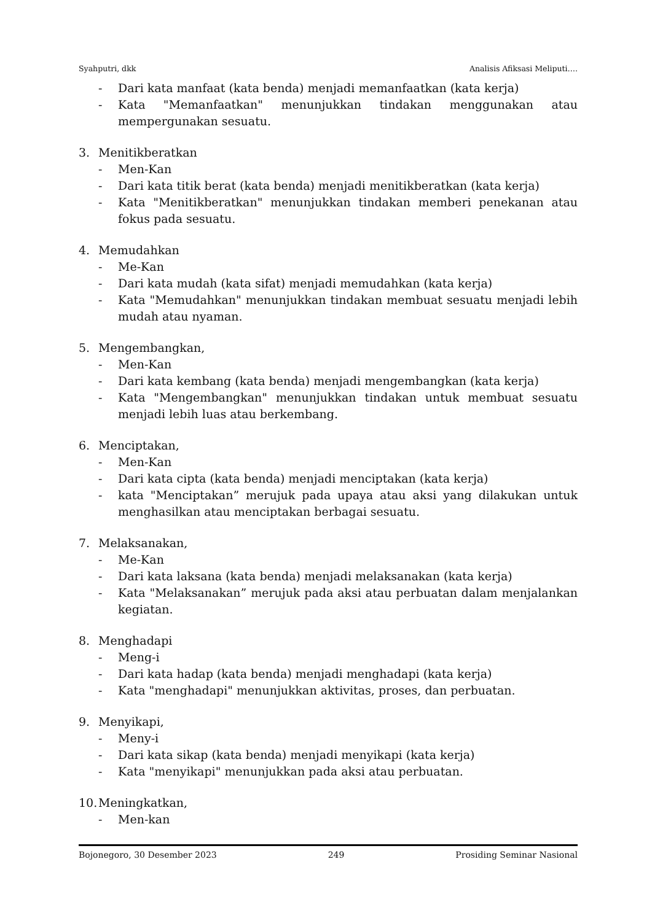Syahputri, dkk Analisis Afiksasi Meliputi….
- Dari kata manfaat (kata benda) menjadi memanfaatkan (kata kerja)
- Kata "Memanfaatkan" menunjukkan tindakan menggunakan atau mempergunakan sesuatu.
3. Menitikberatkan
- Men-Kan
- Dari kata titik berat (kata benda) menjadi menitikberatkan (kata kerja)
- Kata "Menitikberatkan" menunjukkan tindakan memberi penekanan atau fokus pada sesuatu.
4. Memudahkan
- Me-Kan
- Dari kata mudah (kata sifat) menjadi memudahkan (kata kerja)
- Kata "Memudahkan" menunjukkan tindakan membuat sesuatu menjadi lebih mudah atau nyaman.
5. Mengembangkan,
- Men-Kan
- Dari kata kembang (kata benda) menjadi mengembangkan (kata kerja)
- Kata "Mengembangkan" menunjukkan tindakan untuk membuat sesuatu menjadi lebih luas atau berkembang.
6. Menciptakan,
- Men-Kan
- Dari kata cipta (kata benda) menjadi menciptakan (kata kerja)
- kata "Menciptakan” merujuk pada upaya atau aksi yang dilakukan untuk menghasilkan atau menciptakan berbagai sesuatu.
7. Melaksanakan,
- Me-Kan
- Dari kata laksana (kata benda) menjadi melaksanakan (kata kerja)
- Kata "Melaksanakan” merujuk pada aksi atau perbuatan dalam menjalankan kegiatan.
8. Menghadapi
- Meng-i
- Dari kata hadap (kata benda) menjadi menghadapi (kata kerja)
- Kata "menghadapi" menunjukkan aktivitas, proses, dan perbuatan.
9. Menyikapi,
- Meny-i
- Dari kata sikap (kata benda) menjadi menyikapi (kata kerja)
- Kata "menyikapi" menunjukkan pada aksi atau perbuatan.
10. Meningkatkan,
- Men-kan
Bojonegoro, 30 Desember 2023 249 Prosiding Seminar Nasional